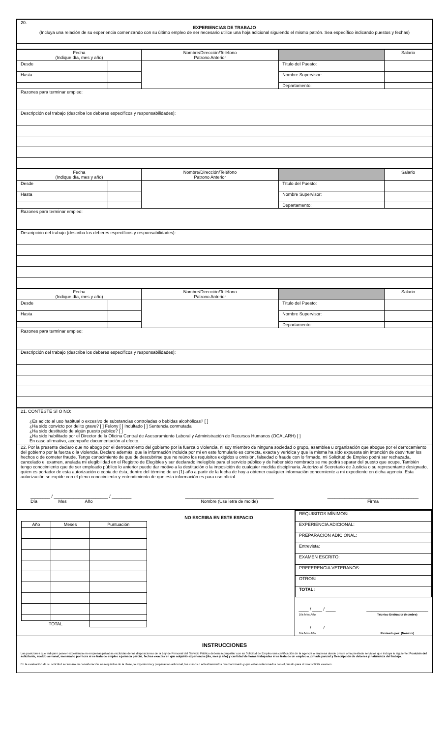| 20. EXPERIENCIAS DE TRABAJO (Incluya una relación de su experiencia comenzando con su último empleo de ser necesario utilice una hoja adicional siguiendo el mismo patrón. Sea específico indicando puestos y fechas) |
| Fecha (Indique día, mes y año) | | Nombre/Dirección/Teléfono Patrono Anterior | | Salario |
| Desde | | | Título del Puesto: | |
| Hasta | | | Nombre Supervisor: | |
| | | | Departamento: | |
| Razones para terminar empleo: | | | | |
| Descripción del trabajo (describa los deberes específicos y responsabilidades): | | | | |
| Fecha (Indique día, mes y año) | | Nombre/Dirección/Teléfono Patrono Anterior | | Salario |
| Desde | | | Título del Puesto: | |
| Hasta | | | Nombre Supervisor: | |
| | | | Departamento: | |
| Razones para terminar empleo: | | | | |
| Descripción del trabajo (describa los deberes específicos y responsabilidades): | | | | |
| Fecha (Indique día, mes y año) | | Nombre/Dirección/Teléfono Patrono Anterior | | Salario |
| Desde | | | Título del Puesto: | |
| Hasta | | | Nombre Supervisor: | |
| | | | Departamento: | |
| Razones para terminar empleo: | | | | |
| Descripción del trabajo (describa los deberes específicos y responsabilidades): | | | | |
| 21. CONTESTE SÍ O NO: ¿Es adicto al uso habitual o excesivo de substancias controladas o bebidas alcohólicas? [ ] ¿Ha sido convicto por delito grave? [ ] Felony [ ] Indultado [ ] Sentencia conmutada ¿Ha sido destituido de algún puesto público? [ ] ¿Ha sido habilitado por el Director de la Oficina Central de Asesoramiento Laboral y Administración de Recursos Humanos (OCALARH) [ ] En caso afirmativo, acompañe documentación al efecto. |
| 22. Por la presente declaro que no abogo por el derrocamiento del gobierno por la fuerza o violencia, ni soy miembro de ninguna sociedad o grupo, asamblea u organización que abogue por el derrocamiento del gobierno por la fuerza o la violencia. Declaro además, que la información incluida por mi en este formulario es correcta, exacta y verídica y que la misma ha sido expuesta sin intención de desvirtuar los hechos o de cometer fraude. Tengo conocimiento de que de descubrirse que no reúno los requisitos exigidos u omisión, falsedad o fraude con lo firmado, mi Solicitud de Empleo podrá ser rechazada, cancelado el examen, anulada mi elegibilidad en el Registro de Elegibles y ser declarado inelegible para el servicio público y de haber sido nombrado se me podrá separar del puesto que ocupe. También tengo conocimiento que de ser empleado público lo anterior puede dar motivo a la destitución o la imposición de cualquier medida disciplinaria. Autorizo al Secretario de Justicia o su representante designado, quien es portador de esta autorización o copia de ésta, dentro del término de un (1) año a partir de la fecha de hoy a obtener cualquier información concerniente a mi expediente en dicha agencia. Esta autorización se expide con el pleno conocimiento y entendimiento de que esta información es para uso oficial. ________ / ______________________ / ________ Día Mes Año ____________________________________ Nombre (Use letra de molde) _____________________________________ Firma |
| / Año / Meses / Puntuación / / TOTAL / / / NO ESCRIBA EN ESTE ESPACIO | / REQUISITOS MÍNIMOS: / / EXPERIENCIA ADICIONAL: / / PREPARACIÓN ADICIONAL: / / Entrevista: / / EXAMEN ESCRITO: / / PREFERENCIA VETERANOS: / / OTROS: / / TOTAL: / / ____ / ____ / ____ Día Mes Año _________________________ Técnico Evaluador (Nombre) ____ / ____ / ____ Día Mes Año _________________________ Revisado por: (Nombre) / |
INSTRUCCIONES
Las posiciones que indiquen poseer experiencia en empresas privadas excluidas de las disposiciones de la Ley de Personal del Servicio Público deberá acompañar con su Solicitud de Empleo una certificación de la agencia o empresa donde preste o ha prestado servicios que incluya lo siguiente: Posición del solicitante, sueldo semanal, mensual o por hora si se trata de empleo a jornada parcial, fechas exactas en que adquirió experiencia (día, mes y año) y cantidad de horas trabajadas si se trata de un empleo a jornada parcial y Descripción de deberes y naturaleza del trabajo.
En la evaluación de su solicitud se tomará en consideración los requisitos de la clase, la experiencia y preparación adicional, los cursos o adiestramientos que ha tomado y que están relacionados con el puesto para el cual solicita examen.